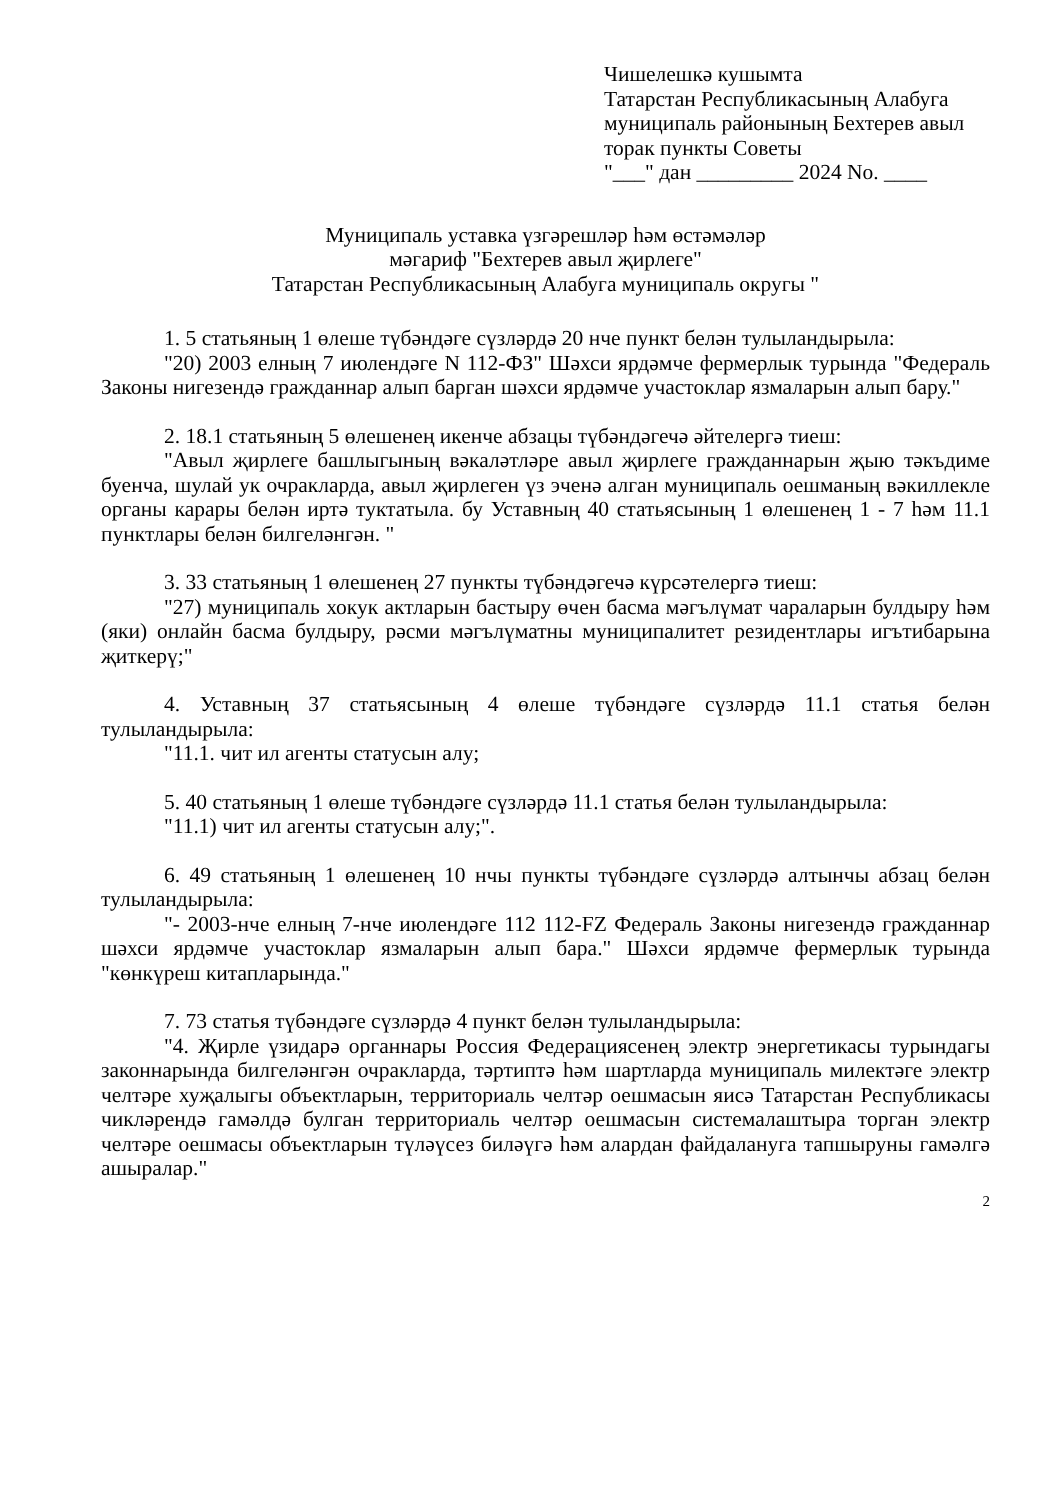Чишелешкә кушымта
Татарстан Республикасының Алабуга муниципаль районының Бехтерев авыл торак пункты Советы
"___" дан _________ 2024 No. ____
Муниципаль уставка үзгәрешләр һәм өстәмәләр
мәгариф "Бехтерев авыл җирлеге"
Татарстан Республикасының Алабуга муниципаль округы "
1. 5 статьяның 1 өлеше түбәндәге сүзләрдә 20 нче пункт белән тулыландырыла:
"20) 2003 елның 7 июлендәге N 112-ФЗ" Шәхси ярдәмче фермерлык турында "Федераль Законы нигезендә гражданнар алып барган шәхси ярдәмче участоклар язмаларын алып бару."
2. 18.1 статьяның 5 өлешенең икенче абзацы түбәндәгечә әйтелергә тиеш:
"Авыл җирлеге башлыгының вәкаләтләре авыл җирлеге гражданнарын җыю тәкъдиме буенча, шулай ук очракларда, авыл җирлеген үз эченә алган муниципаль оешманың вәкиллекле органы карары белән иртә туктатыла. бу Уставның 40 статьясының 1 өлешенең 1 - 7 һәм 11.1 пунктлары белән билгеләнгән. "
3. 33 статьяның 1 өлешенең 27 пункты түбәндәгечә күрсәтелергә тиеш:
"27) муниципаль хокук актларын бастыру өчен басма мәгълүмат чараларын булдыру һәм (яки) онлайн басма булдыру, рәсми мәгълүматны муниципалитет резидентлары игътибарына җиткерү;"
4. Уставның 37 статьясының 4 өлеше түбәндәге сүзләрдә 11.1 статья белән тулыландырыла:
"11.1. чит ил агенты статусын алу;
5. 40 статьяның 1 өлеше түбәндәге сүзләрдә 11.1 статья белән тулыландырыла:
"11.1) чит ил агенты статусын алу;".
6. 49 статьяның 1 өлешенең 10 нчы пункты түбәндәге сүзләрдә алтынчы абзац белән тулыландырыла:
"- 2003-нче елның 7-нче июлендәге 112 112-FZ Федераль Законы нигезендә гражданнар шәхси ярдәмче участоклар язмаларын алып бара." Шәхси ярдәмче фермерлык турында "көнкүреш китапларында."
7. 73 статья түбәндәге сүзләрдә 4 пункт белән тулыландырыла:
"4. Җирле үзидарә органнары Россия Федерациясенең электр энергетикасы турындагы законнарында билгеләнгән очракларда, тәртиптә һәм шартларда муниципаль милектәге электр челтәре хуҗалыгы объектларын, территориаль челтәр оешмасын яисә Татарстан Республикасы чикләрендә гамәлдә булган территориаль челтәр оешмасын системалаштыра торган электр челтәре оешмасы объектларын түләүсез биләүгә һәм алардан файдалануга тапшыруны гамәлгә ашыралар."
2